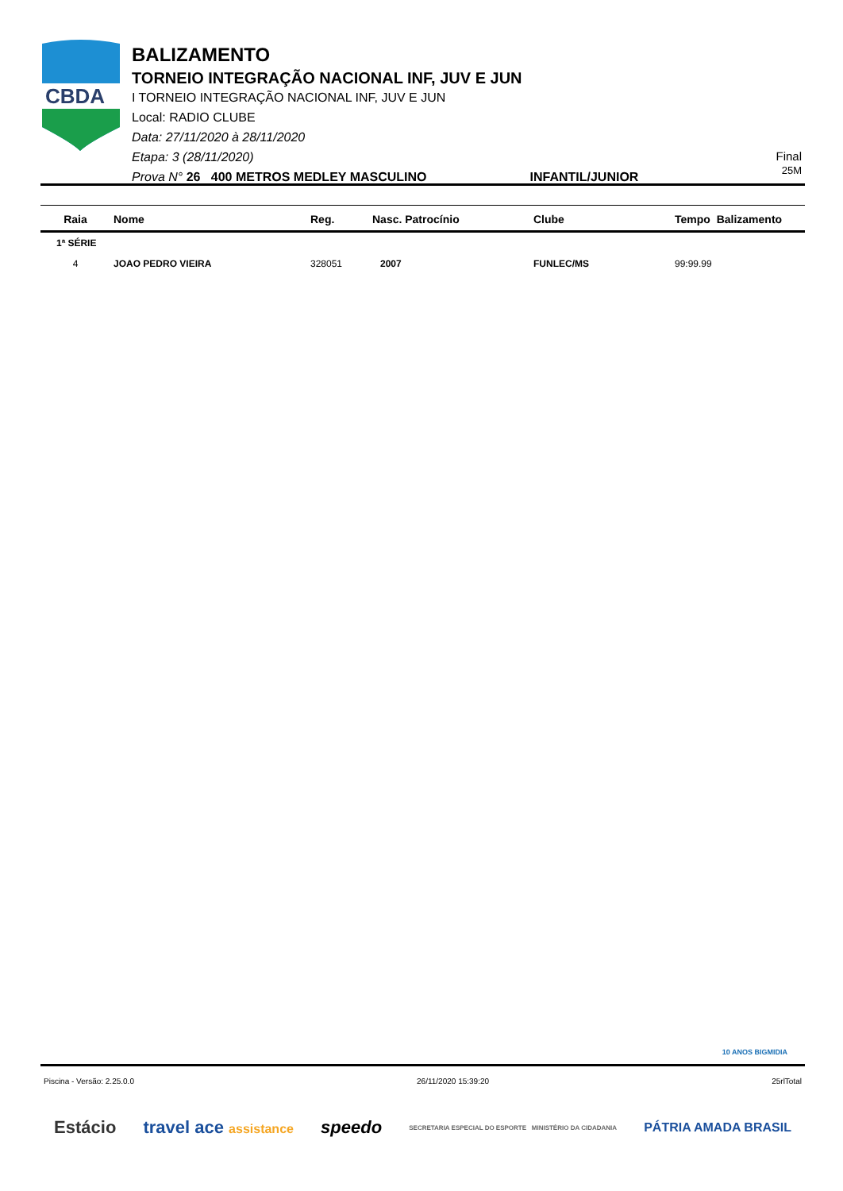CBDA
BALIZAMENTO
TORNEIO INTEGRAÇÃO NACIONAL INF, JUV E JUN
I TORNEIO INTEGRAÇÃO NACIONAL INF, JUV E JUN
Local: RADIO CLUBE
Data: 27/11/2020 à 28/11/2020
Etapa: 3 (28/11/2020)
Prova N° 26 400 METROS MEDLEY MASCULINO INFANTIL/JUNIOR
Final
25M
| Raia | Nome | Reg. | Nasc. Patrocínio | Clube | Tempo Balizamento |
| --- | --- | --- | --- | --- | --- |
| 1ª SÉRIE | | | | | |
| 4 | JOAO PEDRO VIEIRA | 328051 | 2007 | FUNLEC/MS | 99:99.99 |
10 ANOS BIGMIDIA
Piscina - Versão: 2.25.0.0 26/11/2020 15:39:20 25rlTotal
Estácio travel ace assistance speedo SECRETARIA ESPECIAL DO ESPORTE MINISTÉRIO DA CIDADANIA PÁTRIA AMADA BRASIL